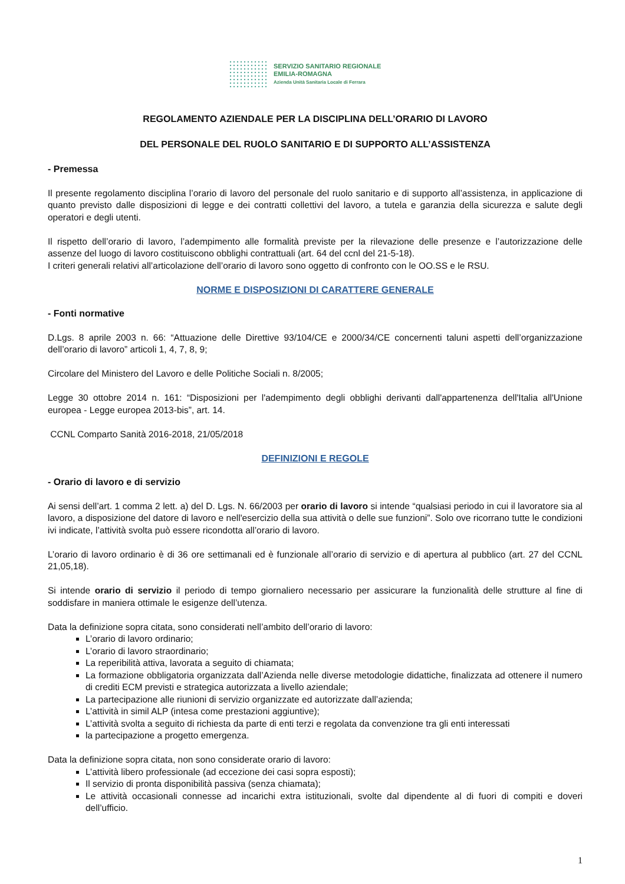SERVIZIO SANITARIO REGIONALE
EMILIA-ROMAGNA
Azienda Unità Sanitaria Locale di Ferrara
REGOLAMENTO AZIENDALE PER LA DISCIPLINA DELL’ORARIO DI LAVORO
DEL PERSONALE DEL RUOLO SANITARIO E DI SUPPORTO ALL’ASSISTENZA
- Premessa
Il presente regolamento disciplina l’orario di lavoro del personale del ruolo sanitario e di supporto all’assistenza, in applicazione di quanto previsto dalle disposizioni di legge e dei contratti collettivi del lavoro, a tutela e garanzia della sicurezza e salute degli operatori e degli utenti.
Il rispetto dell’orario di lavoro, l’adempimento alle formalità previste per la rilevazione delle presenze e l’autorizzazione delle assenze del luogo di lavoro costituiscono obblighi contrattuali (art. 64 del ccnl del 21-5-18).
I criteri generali relativi all’articolazione dell’orario di lavoro sono oggetto di confronto con le OO.SS e le RSU.
NORME E DISPOSIZIONI DI CARATTERE GENERALE
- Fonti normative
D.Lgs. 8 aprile 2003 n. 66: “Attuazione delle Direttive 93/104/CE e 2000/34/CE concernenti taluni aspetti dell’organizzazione dell’orario di lavoro” articoli 1, 4, 7, 8, 9;
Circolare del Ministero del Lavoro e delle Politiche Sociali n. 8/2005;
Legge 30 ottobre 2014 n. 161: “Disposizioni per l'adempimento degli obblighi derivanti dall'appartenenza dell'Italia all'Unione europea - Legge europea 2013-bis”, art. 14.
CCNL Comparto Sanità 2016-2018, 21/05/2018
DEFINIZIONI E REGOLE
- Orario di lavoro e di servizio
Ai sensi dell’art. 1 comma 2 lett. a) del D. Lgs. N. 66/2003 per orario di lavoro si intende “qualsiasi periodo in cui il lavoratore sia al lavoro, a disposizione del datore di lavoro e nell'esercizio della sua attività o delle sue funzioni”. Solo ove ricorrano tutte le condizioni ivi indicate, l’attività svolta può essere ricondotta all’orario di lavoro.
L’orario di lavoro ordinario è di 36 ore settimanali ed è funzionale all’orario di servizio e di apertura al pubblico (art. 27 del CCNL 21,05,18).
Si intende orario di servizio il periodo di tempo giornaliero necessario per assicurare la funzionalità delle strutture al fine di soddisfare in maniera ottimale le esigenze dell’utenza.
Data la definizione sopra citata, sono considerati nell’ambito dell’orario di lavoro:
L’orario di lavoro ordinario;
L’orario di lavoro straordinario;
La reperibilità attiva, lavorata a seguito di chiamata;
La formazione obbligatoria organizzata dall’Azienda nelle diverse metodologie didattiche, finalizzata ad ottenere il numero di crediti ECM previsti e strategica autorizzata a livello aziendale;
La partecipazione alle riunioni di servizio organizzate ed autorizzate dall’azienda;
L’attività in simil ALP (intesa come prestazioni aggiuntive);
L’attività svolta a seguito di richiesta da parte di enti terzi e regolata da convenzione tra gli enti interessati
la partecipazione a progetto emergenza.
Data la definizione sopra citata, non sono considerate orario di lavoro:
L’attività libero professionale (ad eccezione dei casi sopra esposti);
Il servizio di pronta disponibilità passiva (senza chiamata);
Le attività occasionali connesse ad incarichi extra istituzionali, svolte dal dipendente al di fuori di compiti e doveri dell’ufficio.
1